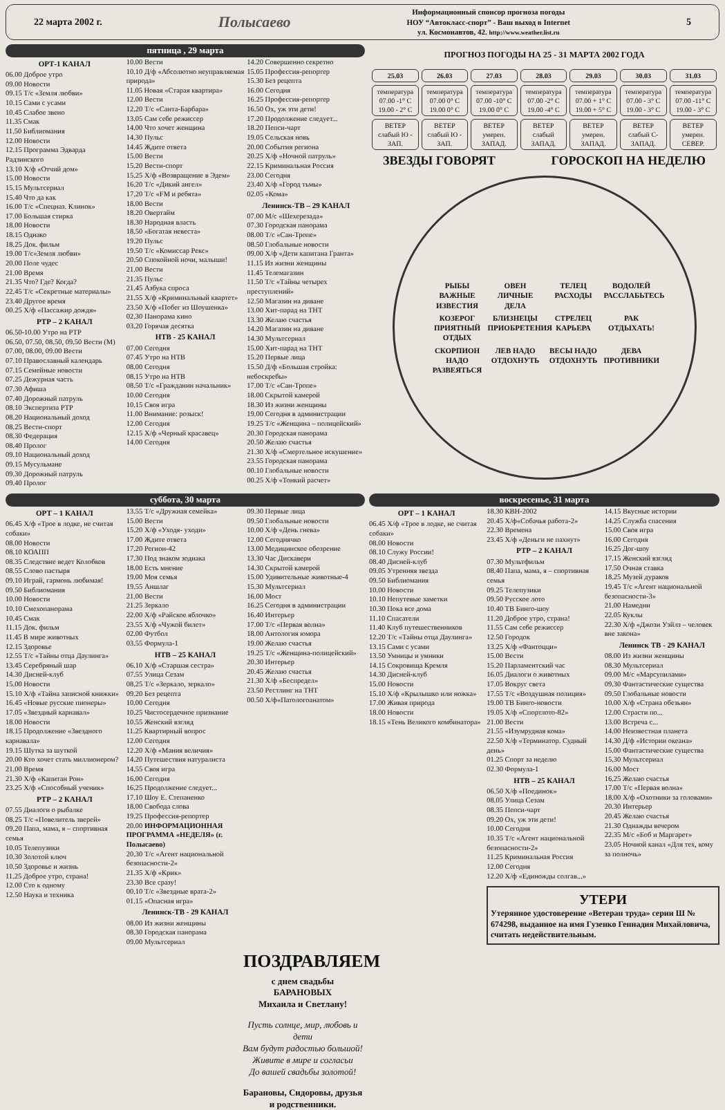22 марта 2002 г. Полысаево
Информационный спонсор прогноза погоды
НОУ “Автокласс-спорт” - Ваш выход в Internet
ул. Космонавтов, 42. http://www.weather.list.ru
5
пятница , 29 марта
ОРТ-1 КАНАЛ
06.00 Доброе утро
09.00 Новости
09.15 Т/с «Земля любви»
10.15 Сами с усами
10.45 Слабое звено
11.35 Смак
11.50 Библиомания
12.00 Новости
12.15 Программа Эдварда Радзинского
13.10 Х/ф «Отчий дом»
15.00 Новости
15.15 Мультсериал
15.40 Что да как
16.00 Т/с «Спецназ. Клинок»
17.00 Большая стирка
18.00 Новости
18.15 Однако
18.25 Док. фильм
19.00 Т/с«Земля любви»
20.00 Поле чудес
21.00 Время
21.35 Что? Где? Когда?
22.45 Т/с «Секретные материалы»
23.40 Другое время
00.25 Х/ф «Пассажир дождя»
РТР – 2 КАНАЛ
06.50-10.00 Утро на РТР
06.50, 07.50, 08.50, 09.50 Вести (М)
07.00, 08.00, 09.00 Вести
07.10 Православный календарь
07.15 Семейные новости
07.25 Дежурная часть
07.30 Афиша
07.40 Дорожный патруль
08.10 Экспертиза РТР
08.20 Национальный доход
08.25 Вести-спорт
08.30 Федерация
08.40 Пролог
09.10 Национальный доход
09.15 Мусульмане
09.30 Дорожный патруль
09.40 Пролог
10.00 Вести
10.10 Д/ф «Абсолютно неуправляемая природа»
11.05 Новая «Старая квартира»
12.00 Вести
12.20 Т/с «Санта-Барбара»
13.05 Сам себе режиссер
14.00 Что хочет женщина
14.30 Пульс
14.45 Ждите ответа
15.00 Вести
15.20 Вести-спорт
15.25 Х/ф «Возвращение в Эдем»
16.20 Т/с «Дикий ангел»
17.20 Т/с «FM и ребята»
18.00 Вести
18.20 Овертайм
18.30 Народная власть
18.50 «Богатая невеста»
19.20 Пульс
19.50 Т/с «Комиссар Рекс»
20.50 Спокойной ночи, малыши!
21.00 Вести
21.35 Пульс
21.45 Азбука спроса
21.55 Х/ф «Криминальный квартет»
23.50 Х/ф «Побег из Шоушенка»
02.30 Панорама кино
03.20 Горячая десятка
НТВ - 25 КАНАЛ
07.00 Сегодня
07.45 Утро на НТВ
08.00 Сегодня
08.15 Утро на НТВ
08.50 Т/с «Гражданин начальник»
10.00 Сегодня
10.15 Своя игра
11.00 Внимание: розыск!
12.00 Сегодня
12.15 Х/ф «Черный красавец»
14.00 Сегодня
14.20 Совершенно секретно
15.05 Профессия-репортер
15.30 Без рецепта
16.00 Сегодня
16.25 Профессия-репортер
16.50 Ох, уж эти дети!
17.20 Продолжение следует...
18.20 Пепси-чарт
19.05 Сельская новь
20.00 События региона
20.25 Х/ф «Ночной патруль»
22.15 Криминальная Россия
23.00 Сегодня
23.40 Х/ф «Город тьмы»
02.05 «Кома»
Ленинск-ТВ – 29 КАНАЛ
07.00 М/с «Шехерезада»
07.30 Городская панорама
08.00 Т/с «Сан-Тропе»
08.50 Глобальные новости
09.00 Х/ф «Дети капитана Гранта»
11.15 Из жизни женщины
11.45 Телемагазин
11.50 Т/с «Тайны четырех преступлений»
12.50 Магазин на диване
13.00 Хит-парад на ТНТ
13.30 Желаю счастья
14.20 Магазин на диване
14.30 Мультсериал
15.00 Хит-парад на ТНТ
15.20 Первые лица
15.50 Д/ф «Большая стройка: небоскребы»
17.00 Т/с «Сан-Тропе»
18.00 Скрытой камерой
18.30 Из жизни женщины
19.00 Сегодня в администрации
19.25 Т/с «Женщина – полицейский»
20.30 Городская панорама
20.50 Желаю счастья
21.30 Х/ф «Смертельное искушение»
23.55 Городская панорама
00.10 Глобальные новости
00.25 Х/ф «Тонкий расчет»
ПРОГНОЗ ПОГОДЫ НА 25 - 31 МАРТА 2002 ГОДА
| 25.03 | 26.03 | 27.03 | 28.03 | 29.03 | 30.03 | 31.03 |
| --- | --- | --- | --- | --- | --- | --- |
| температура 07.00 -1° C 19.00 - 2° C | температура 07.00 0° C 19.00 0° C | температура 07.00 -10° C 19.00 0° C | температура 07.00 -2° C 19.00 -4° C | температура 07.00 + 1° C 19.00 + 5° C | температура 07.00 - 3° C 19.00 - 3° C | температура 07.00 -11° C 19.00 - 3° C |
| ВЕТЕР слабый Ю - ЗАП. | ВЕТЕР слабый Ю - ЗАП. | ВЕТЕР умерен. ЗАПАД. | ВЕТЕР слабый ЗАПАД. | ВЕТЕР умерен. ЗАПАД. | ВЕТЕР слабый С-ЗАПАД. | ВЕТЕР умерен. СЕВЕР. |
ЗВЕЗДЫ ГОВОРЯТ ГОРОСКОП НА НЕДЕЛЮ
РЫБЫ ВАЖНЫЕ ИЗВЕСТИЯ ОВЕН ЛИЧНЫЕ ДЕЛА ТЕЛЕЦ РАСХОДЫ ВОДОЛЕЙ РАССЛАБЬТЕСЬ КОЗЕРОГ ПРИЯТНЫЙ ОТДЫХ БЛИЗНЕЦЫ ПРИОБРЕТЕНИЯ СТРЕЛЕЦ КАРЬЕРА РАК ОТДЫХАТЬ! СКОРПИОН НАДО РАЗВЕЯТЬСЯ ЛЕВ НАДО ОТДОХНУТЬ ВЕСЫ НАДО ОТДОХНУТЬ ДЕВА ПРОТИВНИКИ
суббота, 30 марта
ОРТ – 1 КАНАЛ
06.45 Х/ф «Трое в лодке, не считая собаки»
08.00 Новости
08.10 КОАПП
08.35 Следствие ведет Колобков
08.55 Слово пастыря
09.10 Играй, гармонь любимая!
09.50 Библиомания
10.00 Новости
10.10 Смехопанорама
10.45 Смак
11.15 Док. фильм
11.45 В мире животных
12.15 Здоровье
12.55 Т/с «Тайны отца Даулинга»
13.45 Серебряный шар
14.30 Дисней-клуб
15.00 Новости
15.10 Х/ф «Тайна записной книжки»
16.45 «Новые русские пионеры»
17.05 «Звездный карнавал»
18.00 Новости
18.15 Продолжение «Звездного карнавала»
19.15 Шутка за шуткой
20.00 Кто хочет стать миллионером?
21.00 Время
21.30 Х/ф «Капитан Рон»
23.25 Х/ф «Способный ученик»
РТР – 2 КАНАЛ
07.55 Диалоги о рыбалке
08.25 Т/с «Повелитель зверей»
09.20 Папа, мама, я – спортивная семья
10.05 Телепузики
10.30 Золотой ключ
10.50 Здоровье и жизнь
11.25 Доброе утро, страна!
12.00 Сто к одному
12.50 Наука и техника
13.55 Т/с «Дружная семейка»
15.00 Вести
15.20 Х/ф «Уходя- уходи»
17.00 Ждите ответа
17.20 Регион-42
17.30 Под знаком зодиака
18.00 Есть мнение
19.00 Моя семья
19.55 Аншлаг
21.00 Вести
21.25 Зеркало
22.00 Х/ф «Райское яблочко»
23.55 Х/ф «Чужой билет»
02.00 Футбол
03.55 Формула-1
НТВ – 25 КАНАЛ
06.10 Х/ф «Старшая сестра»
07.55 Улица Сезам
08.25 Т/с «Зеркало, зеркало»
09.20 Без рецепта
10.00 Сегодня
10.25 Чистосердечное признание
10.55 Женский взгляд
11.25 Квартирный вопрос
12.00 Сегодня
12.20 Х/ф «Мания величия»
14.20 Путешествия натуралиста
14.55 Своя игра
16.00 Сегодня
16.25 Продолжение следует...
17.10 Шоу Е. Степаненко
18.00 Свобода слова
19.25 Профессия-репортер
20.00 ИНФОРМАЦИОННАЯ ПРОГРАММА «НЕДЕЛЯ» (г. Полысаево)
20.30 Т/с «Агент национальной безопасности-2»
21.35 Х/ф «Крик»
23.30 Все сразу!
00.10 Т/с «Звездные врата-2»
01.15 «Опасная игра»
Ленинск-ТВ - 29 КАНАЛ
08.00 Из жизни женщины
08.30 Городская панорама
09.00 Мультсериал
09.30 Первые лица
09.50 Глобальные новости
10.00 Х/ф «День гнева»
12.00 Сегоднячко
13.00 Медицинское обозрение
13.30 Час Дискавери
14.30 Скрытой камерой
15.00 Удивительные животные-4
15.30 Мультсериал
16.00 Мост
16.25 Сегодня в администрации
16.40 Интерьер
17.00 Т/с «Первая волна»
18.00 Антология юмора
19.00 Желаю счастья
19.25 Т/с «Женщина-полицейский»
20.30 Интерьер
20.45 Желаю счастья
21.30 Х/ф «Беспредел»
23.50 Рестлинг на ТНТ
00.50 Х/ф«Патологоанатом»
ПОЗДРАВЛЯЕМ
с днем свадьбы
БАРАНОВЫХ
Михаила и Светлану!
Пусть солнце, мир, любовь и дети
Вам будут радостью большой!
Живите в мире и согласьи
До вашей свадьбы золотой!
Барановы, Сидоровы, друзья и родственники.
воскресенье, 31 марта
ОРТ – 1 КАНАЛ
06.45 Х/ф «Трое в лодке, не считая собаки»
08.00 Новости
08.10 Служу России!
08.40 Дисней-клуб
09.05 Утренняя звезда
09.50 Библиомания
10.00 Новости
10.10 Непутевые заметки
10.30 Пока все дома
11.10 Спасатели
11.40 Клуб путешественников
12.20 Т/с «Тайны отца Даулинга»
13.15 Сами с усами
13.50 Умницы и умники
14.15 Сокровища Кремля
14.30 Дисней-клуб
15.00 Новости
15.10 Х/ф «Крылышко или ножка»
17.00 Живая природа
18.00 Новости
18.15 «Тень Великого комбинатора»
18.30 КВН-2002
20.45 Х/ф«Собачья работа-2»
22.30 Времена
23.45 Х/ф «Деньги не пахнут»
РТР – 2 КАНАЛ
07.30 Мультфильм
08.40 Папа, мама, я – спортивная семья
09.25 Телепузики
09.50 Русское лото
10.40 ТВ Бинго-шоу
11.20 Доброе утро, страна!
11.55 Сам себе режиссер
12.50 Городок
13.25 Х/ф «Фантоцци»
15.00 Вести
15.20 Парламентский час
16.05 Диалоги о животных
17.05 Вокруг света
17.55 Т/с «Воздушная полиция»
19.00 ТВ Бинго-новости
19.05 Х/ф «Спортлото-82»
21.00 Вести
21.55 «Изумрудная кома»
22.50 Х/ф «Терминатор. Судный день»
01.25 Спорт за неделю
02.30 Формула-1
НТВ – 25 КАНАЛ
06.50 Х/ф «Поединок»
08.05 Улица Сезам
08.35 Пепси-чарт
09.20 Ох, уж эти дети!
10.00 Сегодня
10.35 Т/с «Агент национальной безопасности-2»
11.25 Криминальная Россия
12.00 Сегодня
12.20 Х/ф «Единожды солгав...»
14.15 Вкусные истории
14.25 Служба спасения
15.00 Своя игра
16.00 Сегодня
16.25 Дог-шоу
17.15 Женский взгляд
17.50 Очная ставка
18.25 Музей дураков
19.45 Т/с «Агент национальной безопасности-3»
21.00 Намедни
22.05 Куклы
22.30 Х/ф «Джози Уэйлз – человек вне закона»
Ленинск ТВ - 29 КАНАЛ
08.00 Из жизни женщины
08.30 Мультсериал
09.00 М/с «Марсупилами»
09.30 Фантастические существа
09.50 Глобальные новости
10.00 Х/ф «Страна обезьян»
12.00 Страсти по...
13.00 Встреча с...
14.00 Неизвестная планета
14.30 Д/ф «Истории океана»
15.00 Фантастические существа
15.30 Мультсериал
16.00 Мост
16.25 Желаю счастья
17.00 Т/с «Первая волна»
18.00 Х/ф «Охотники за головами»
20.30 Интерьер
20.45 Желаю счастья
21.30 Однажды вечером
22.35 М/с «Боб и Маргарет»
23.05 Ночной канал «Для тех, кому за полночь»
УТЕРИ
Утерянное удостоверение «Ветеран труда» серии Ш № 674298, выданное на имя Гузенко Геннадия Михайловича, считать недействительным.